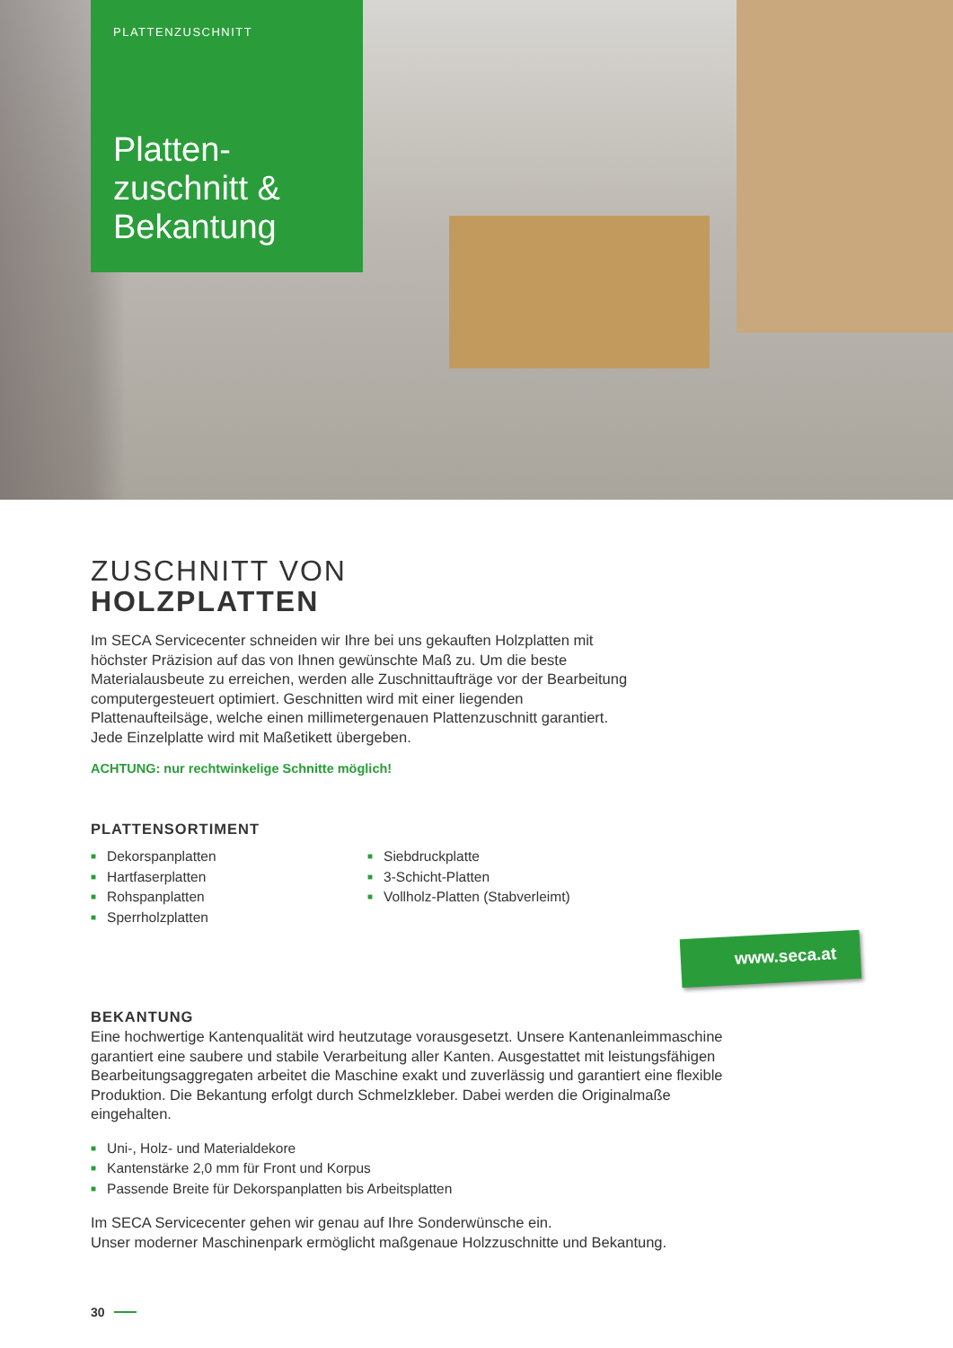PLATTENZUSCHNITT
Platten-
zuschnitt &
Bekantung
ZUSCHNITT VON
HOLZPLATTEN
Im SECA Servicecenter schneiden wir Ihre bei uns gekauften Holzplatten mit höchster Präzision auf das von Ihnen gewünschte Maß zu. Um die beste Materialausbeute zu erreichen, werden alle Zuschnittaufträge vor der Bearbeitung computergesteuert optimiert. Geschnitten wird mit einer liegenden Plattenaufteilsäge, welche einen millimetergenauen Plattenzuschnitt garantiert. Jede Einzelplatte wird mit Maßetikett übergeben.
ACHTUNG: nur rechtwinkelige Schnitte möglich!
PLATTENSORTIMENT
Dekorspanplatten
Hartfaserplatten
Rohspanplatten
Sperrholzplatten
Siebdruckplatte
3-Schicht-Platten
Vollholz-Platten (Stabverleimt)
BEKANTUNG
Eine hochwertige Kantenqualität wird heutzutage vorausgesetzt. Unsere Kantenanleimmaschine garantiert eine saubere und stabile Verarbeitung aller Kanten. Ausgestattet mit leistungsfähigen Bearbeitungsaggregaten arbeitet die Maschine exakt und zuverlässig und garantiert eine flexible Produktion. Die Bekantung erfolgt durch Schmelzkleber. Dabei werden die Originalmaße eingehalten.
Uni-, Holz- und Materialdekore
Kantenstärke 2,0 mm für Front und Korpus
Passende Breite für Dekorspanplatten bis Arbeitsplatten
Im SECA Servicecenter gehen wir genau auf Ihre Sonderwünsche ein.
Unser moderner Maschinenpark ermöglicht maßgenaue Holzzuschnitte und Bekantung.
www.seca.at
30